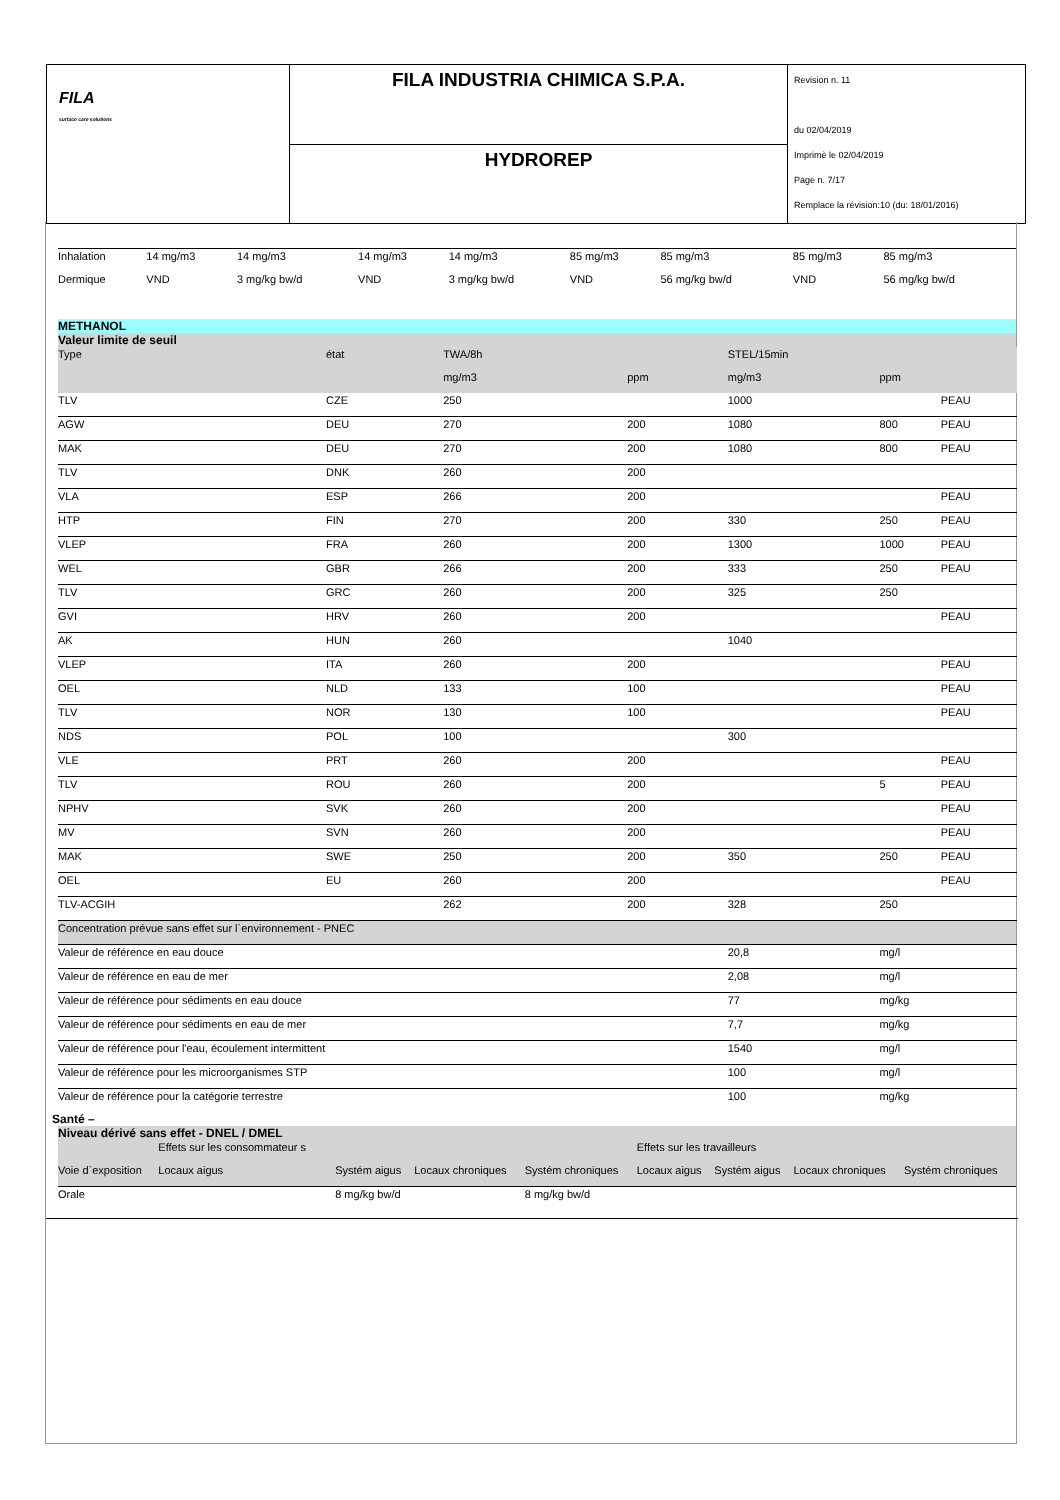FILA
surface care solutions
FILA INDUSTRIA CHIMICA S.P.A.
HYDROREP
Revision n. 11
du 02/04/2019
Imprimè le 02/04/2019
Page n. 7/17
Remplace la révision:10 (du: 18/01/2016)
| Inhalation | 14 mg/m3 | 14 mg/m3 | 14 mg/m3 | 14 mg/m3 | 85 mg/m3 | 85 mg/m3 | 85 mg/m3 | 85 mg/m3 |
| Dermique | VND | 3 mg/kg bw/d | VND | 3 mg/kg bw/d | VND | 56 mg/kg bw/d | VND | 56 mg/kg bw/d |
| METHANOL | | | | | | | |
| Valeur limite de seuil | | | | | | | |
| Type | état | TWA/8h | | STEL/15min | | | |
| | | mg/m3 | ppm | mg/m3 | ppm | | |
| TLV | CZE | 250 | | 1000 | | PEAU | |
| AGW | DEU | 270 | 200 | 1080 | 800 | PEAU | |
| MAK | DEU | 270 | 200 | 1080 | 800 | PEAU | |
| TLV | DNK | 260 | 200 | | | | |
| VLA | ESP | 266 | 200 | | | PEAU | |
| HTP | FIN | 270 | 200 | 330 | 250 | PEAU | |
| VLEP | FRA | 260 | 200 | 1300 | 1000 | PEAU | |
| WEL | GBR | 266 | 200 | 333 | 250 | PEAU | |
| TLV | GRC | 260 | 200 | 325 | 250 | | |
| GVI | HRV | 260 | 200 | | | PEAU | |
| AK | HUN | 260 | | 1040 | | | |
| VLEP | ITA | 260 | 200 | | | PEAU | |
| OEL | NLD | 133 | 100 | | | PEAU | |
| TLV | NOR | 130 | 100 | | | PEAU | |
| NDS | POL | 100 | | 300 | | | |
| VLE | PRT | 260 | 200 | | | PEAU | |
| TLV | ROU | 260 | 200 | | 5 | PEAU | |
| NPHV | SVK | 260 | 200 | | | PEAU | |
| MV | SVN | 260 | 200 | | | PEAU | |
| MAK | SWE | 250 | 200 | 350 | 250 | PEAU | |
| OEL | EU | 260 | 200 | | | PEAU | |
| TLV-ACGIH | | 262 | 200 | 328 | 250 | | |
| Concentration prévue sans effet sur l`environnement - PNEC | | | | | | | |
| Valeur de référence en eau douce | | | | 20,8 | mg/l | | |
| Valeur de référence en eau de mer | | | | 2,08 | mg/l | | |
| Valeur de référence pour sédiments en eau douce | | | | 77 | mg/kg | | |
| Valeur de référence pour sédiments en eau de mer | | | | 7,7 | mg/kg | | |
| Valeur de référence pour l'eau, écoulement intermittent | | | | 1540 | mg/l | | |
| Valeur de référence pour les microorganismes STP | | | | 100 | mg/l | | |
| Valeur de référence pour la catégorie terrestre | | | | 100 | mg/kg | | |
Santé –
| Niveau dérivé sans effet - DNEL / DMEL | | | | | | | | |
| | Effets sur les consommateur s | | | | Effets sur les travailleurs | | | |
| Voie d`exposition | Locaux aigus | Systém aigus | Locaux chroniques | Systém chroniques | Locaux aigus | Systém aigus | Locaux chroniques | Systém chroniques |
| Orale | | 8 mg/kg bw/d | | 8 mg/kg bw/d | | | | |